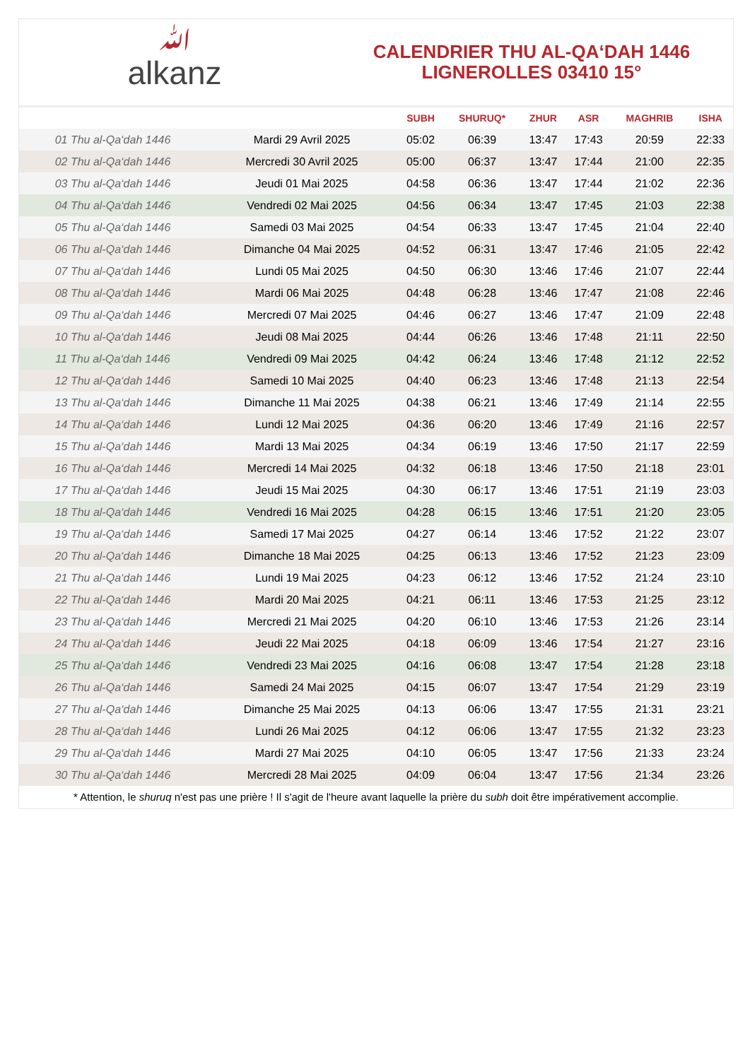ﷲalkanz
CALENDRIER THU AL-QA‘DAH 1446
LIGNEROLLES 03410 15°
| | | SUBH | SHURUQ* | ZHUR | ASR | MAGHRIB | ISHA |
| --- | --- | --- | --- | --- | --- | --- | --- |
| 01 Thu al-Qa‘dah 1446 | Mardi 29 Avril 2025 | 05:02 | 06:39 | 13:47 | 17:43 | 20:59 | 22:33 |
| 02 Thu al-Qa‘dah 1446 | Mercredi 30 Avril 2025 | 05:00 | 06:37 | 13:47 | 17:44 | 21:00 | 22:35 |
| 03 Thu al-Qa‘dah 1446 | Jeudi 01 Mai 2025 | 04:58 | 06:36 | 13:47 | 17:44 | 21:02 | 22:36 |
| 04 Thu al-Qa‘dah 1446 | Vendredi 02 Mai 2025 | 04:56 | 06:34 | 13:47 | 17:45 | 21:03 | 22:38 |
| 05 Thu al-Qa‘dah 1446 | Samedi 03 Mai 2025 | 04:54 | 06:33 | 13:47 | 17:45 | 21:04 | 22:40 |
| 06 Thu al-Qa‘dah 1446 | Dimanche 04 Mai 2025 | 04:52 | 06:31 | 13:47 | 17:46 | 21:05 | 22:42 |
| 07 Thu al-Qa‘dah 1446 | Lundi 05 Mai 2025 | 04:50 | 06:30 | 13:46 | 17:46 | 21:07 | 22:44 |
| 08 Thu al-Qa‘dah 1446 | Mardi 06 Mai 2025 | 04:48 | 06:28 | 13:46 | 17:47 | 21:08 | 22:46 |
| 09 Thu al-Qa‘dah 1446 | Mercredi 07 Mai 2025 | 04:46 | 06:27 | 13:46 | 17:47 | 21:09 | 22:48 |
| 10 Thu al-Qa‘dah 1446 | Jeudi 08 Mai 2025 | 04:44 | 06:26 | 13:46 | 17:48 | 21:11 | 22:50 |
| 11 Thu al-Qa‘dah 1446 | Vendredi 09 Mai 2025 | 04:42 | 06:24 | 13:46 | 17:48 | 21:12 | 22:52 |
| 12 Thu al-Qa‘dah 1446 | Samedi 10 Mai 2025 | 04:40 | 06:23 | 13:46 | 17:48 | 21:13 | 22:54 |
| 13 Thu al-Qa‘dah 1446 | Dimanche 11 Mai 2025 | 04:38 | 06:21 | 13:46 | 17:49 | 21:14 | 22:55 |
| 14 Thu al-Qa‘dah 1446 | Lundi 12 Mai 2025 | 04:36 | 06:20 | 13:46 | 17:49 | 21:16 | 22:57 |
| 15 Thu al-Qa‘dah 1446 | Mardi 13 Mai 2025 | 04:34 | 06:19 | 13:46 | 17:50 | 21:17 | 22:59 |
| 16 Thu al-Qa‘dah 1446 | Mercredi 14 Mai 2025 | 04:32 | 06:18 | 13:46 | 17:50 | 21:18 | 23:01 |
| 17 Thu al-Qa‘dah 1446 | Jeudi 15 Mai 2025 | 04:30 | 06:17 | 13:46 | 17:51 | 21:19 | 23:03 |
| 18 Thu al-Qa‘dah 1446 | Vendredi 16 Mai 2025 | 04:28 | 06:15 | 13:46 | 17:51 | 21:20 | 23:05 |
| 19 Thu al-Qa‘dah 1446 | Samedi 17 Mai 2025 | 04:27 | 06:14 | 13:46 | 17:52 | 21:22 | 23:07 |
| 20 Thu al-Qa‘dah 1446 | Dimanche 18 Mai 2025 | 04:25 | 06:13 | 13:46 | 17:52 | 21:23 | 23:09 |
| 21 Thu al-Qa‘dah 1446 | Lundi 19 Mai 2025 | 04:23 | 06:12 | 13:46 | 17:52 | 21:24 | 23:10 |
| 22 Thu al-Qa‘dah 1446 | Mardi 20 Mai 2025 | 04:21 | 06:11 | 13:46 | 17:53 | 21:25 | 23:12 |
| 23 Thu al-Qa‘dah 1446 | Mercredi 21 Mai 2025 | 04:20 | 06:10 | 13:46 | 17:53 | 21:26 | 23:14 |
| 24 Thu al-Qa‘dah 1446 | Jeudi 22 Mai 2025 | 04:18 | 06:09 | 13:46 | 17:54 | 21:27 | 23:16 |
| 25 Thu al-Qa‘dah 1446 | Vendredi 23 Mai 2025 | 04:16 | 06:08 | 13:47 | 17:54 | 21:28 | 23:18 |
| 26 Thu al-Qa‘dah 1446 | Samedi 24 Mai 2025 | 04:15 | 06:07 | 13:47 | 17:54 | 21:29 | 23:19 |
| 27 Thu al-Qa‘dah 1446 | Dimanche 25 Mai 2025 | 04:13 | 06:06 | 13:47 | 17:55 | 21:31 | 23:21 |
| 28 Thu al-Qa‘dah 1446 | Lundi 26 Mai 2025 | 04:12 | 06:06 | 13:47 | 17:55 | 21:32 | 23:23 |
| 29 Thu al-Qa‘dah 1446 | Mardi 27 Mai 2025 | 04:10 | 06:05 | 13:47 | 17:56 | 21:33 | 23:24 |
| 30 Thu al-Qa‘dah 1446 | Mercredi 28 Mai 2025 | 04:09 | 06:04 | 13:47 | 17:56 | 21:34 | 23:26 |
* Attention, le shuruq n'est pas une prière ! Il s'agit de l'heure avant laquelle la prière du subh doit être impérativement accomplie.